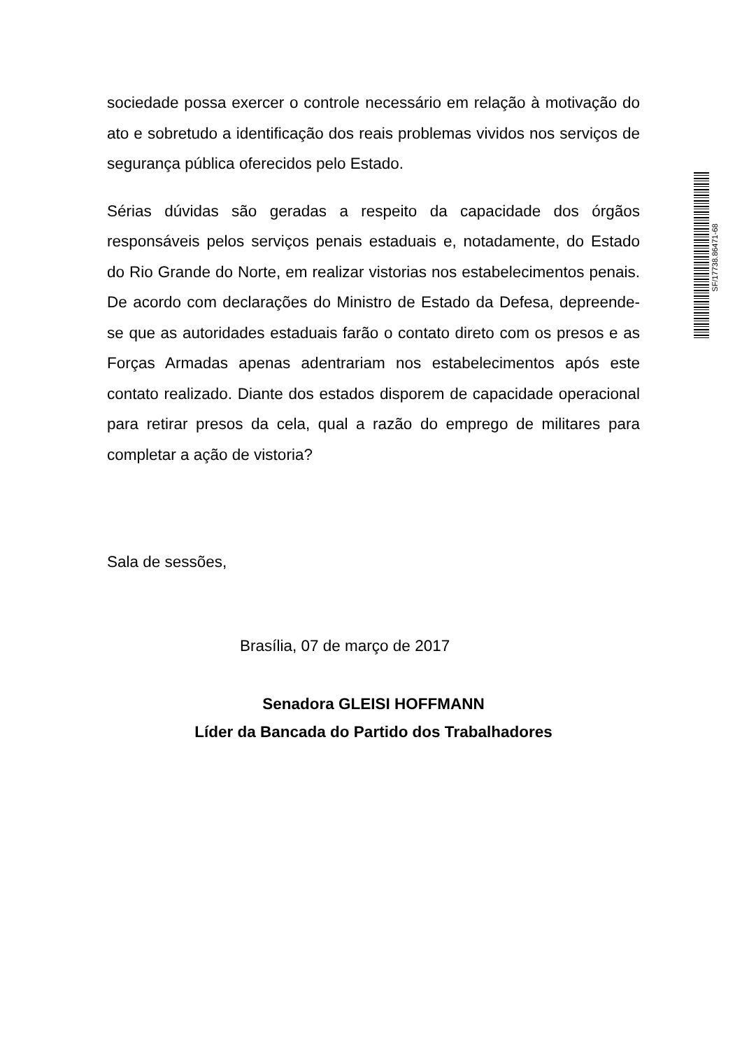sociedade possa exercer o controle necessário em relação à motivação do ato e sobretudo a identificação dos reais problemas vividos nos serviços de segurança pública oferecidos pelo Estado.
Sérias dúvidas são geradas a respeito da capacidade dos órgãos responsáveis pelos serviços penais estaduais e, notadamente, do Estado do Rio Grande do Norte, em realizar vistorias nos estabelecimentos penais. De acordo com declarações do Ministro de Estado da Defesa, depreende-se que as autoridades estaduais farão o contato direto com os presos e as Forças Armadas apenas adentrariam nos estabelecimentos após este contato realizado. Diante dos estados disporem de capacidade operacional para retirar presos da cela, qual a razão do emprego de militares para completar a ação de vistoria?
Sala de sessões,
Brasília, 07 de março de 2017
Senadora GLEISI HOFFMANN
Líder da Bancada do Partido dos Trabalhadores
SF/17738.86471-68